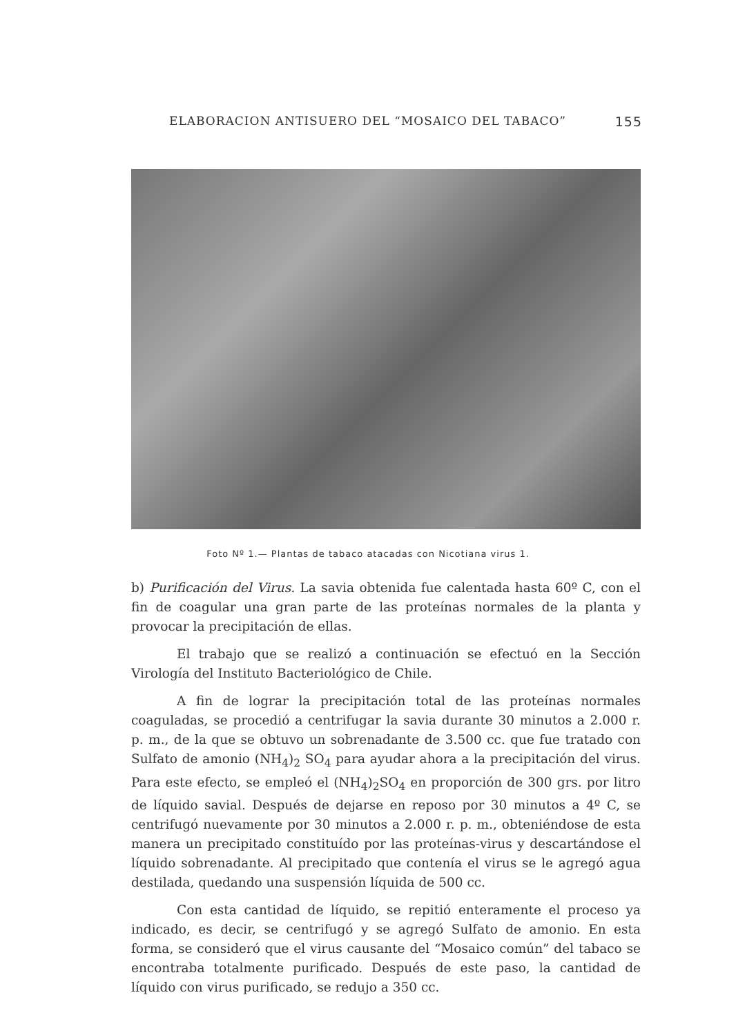ELABORACION ANTISUERO DEL “MOSAICO DEL TABACO” 155
Foto Nº 1.— Plantas de tabaco atacadas con Nicotiana virus 1.
b) Purificación del Virus. La savia obtenida fue calentada hasta 60º C, con el fin de coagular una gran parte de las proteínas normales de la planta y provocar la precipitación de ellas.
El trabajo que se realizó a continuación se efectuó en la Sección Virología del Instituto Bacteriológico de Chile.
A fin de lograr la precipitación total de las proteínas normales coaguladas, se procedió a centrifugar la savia durante 30 minutos a 2.000 r. p. m., de la que se obtuvo un sobrenadante de 3.500 cc. que fue tratado con Sulfato de amonio (NH<sub>4</sub>)<sub>2</sub> SO<sub>4</sub> para ayudar ahora a la precipitación del virus. Para este efecto, se empleó el (NH<sub>4</sub>)<sub>2</sub>SO<sub>4</sub> en proporción de 300 grs. por litro de líquido savial. Después de dejarse en reposo por 30 minutos a 4º C, se centrifugó nuevamente por 30 minutos a 2.000 r. p. m., obteniéndose de esta manera un precipitado constituído por las proteínas-virus y descartándose el líquido sobrenadante. Al precipitado que contenía el virus se le agregó agua destilada, quedando una suspensión líquida de 500 cc.
Con esta cantidad de líquido, se repitió enteramente el proceso ya indicado, es decir, se centrifugó y se agregó Sulfato de amonio. En esta forma, se consideró que el virus causante del “Mosaico común” del tabaco se encontraba totalmente purificado. Después de este paso, la cantidad de líquido con virus purificado, se redujo a 350 cc.